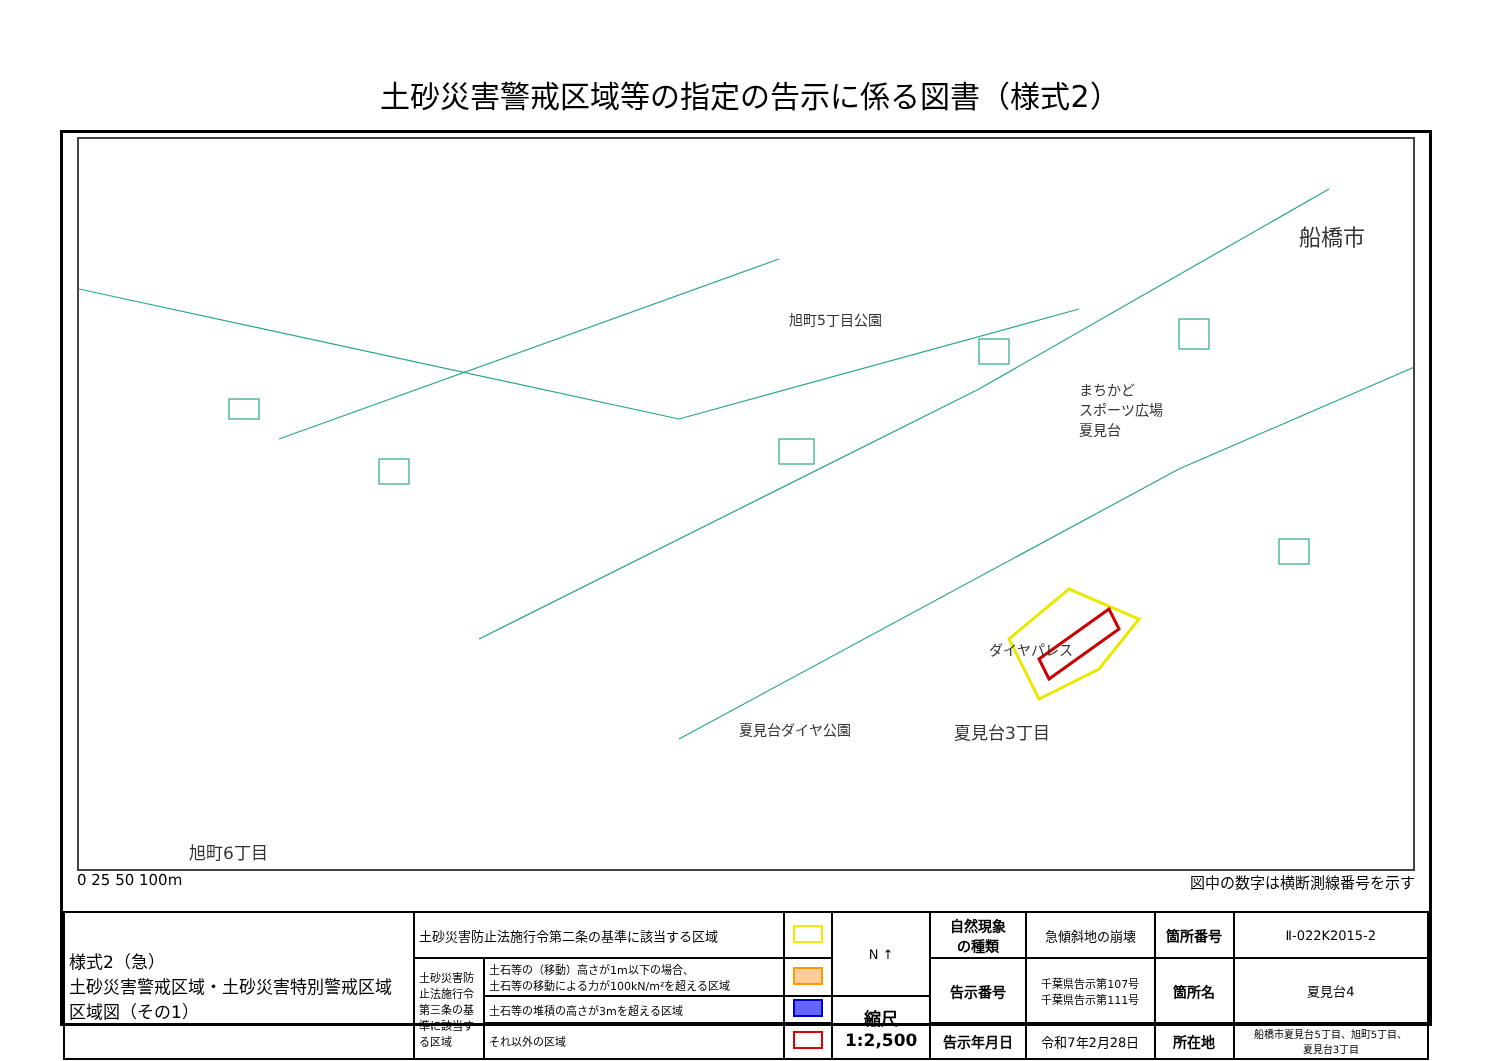土砂災害警戒区域等の指定の告示に係る図書（様式2）
船橋市
旭町5丁目公園
まちかど
スポーツ広場
夏見台
ダイヤパレス
夏見台ダイヤ公園 夏見台3丁目
旭町6丁目
0 25 50 100m 図中の数字は横断測線番号を示す
| 様式2（急） 土砂災害警戒区域・土砂災害特別警戒区域 区域図（その1） | 土砂災害防止法施行令第二条の基準に該当する区域 | | | N ↑ | 自然現象 の種類 | 急傾斜地の崩壊 | 箇所番号 | Ⅱ-022K2015-2 |
| | 土砂災害防止法施行令第三条の基準に該当する区域 | 土石等の（移動）高さが1m以下の場合、 土石等の移動による力が100kN/m²を超える区域 | | | 告示番号 | 千葉県告示第107号 千葉県告示第111号 | 箇所名 | 夏見台4 |
| | | 土石等の堆積の高さが3mを超える区域 | | 縮尺 1:2,500 | | | | |
| | | それ以外の区域 | | | 告示年月日 | 令和7年2月28日 | 所在地 | 船橋市夏見台5丁目、旭町5丁目、 夏見台3丁目 |